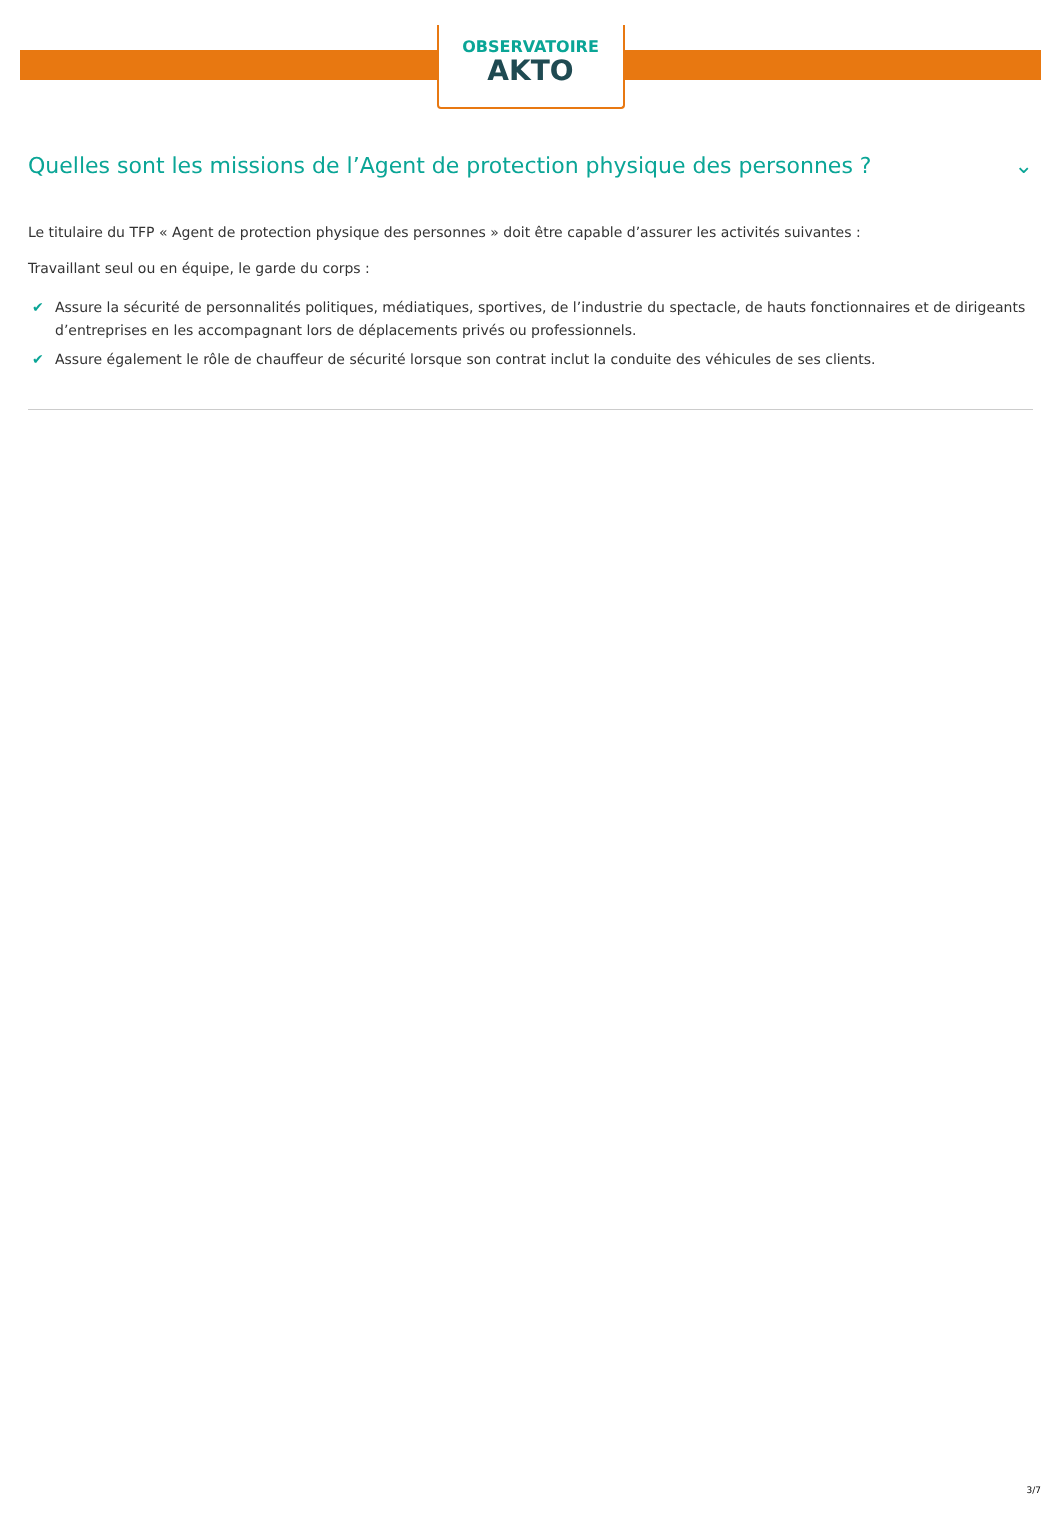OBSERVATOIRE
AKTO
Quelles sont les missions de l’Agent de protection physique des personnes ? ⌄
Le titulaire du TFP « Agent de protection physique des personnes » doit être capable d’assurer les activités suivantes :
Travaillant seul ou en équipe, le garde du corps :
✔ Assure la sécurité de personnalités politiques, médiatiques, sportives, de l’industrie du spectacle, de hauts fonctionnaires et de dirigeants d’entreprises en les accompagnant lors de déplacements privés ou professionnels.
✔ Assure également le rôle de chauffeur de sécurité lorsque son contrat inclut la conduite des véhicules de ses clients.
3/7